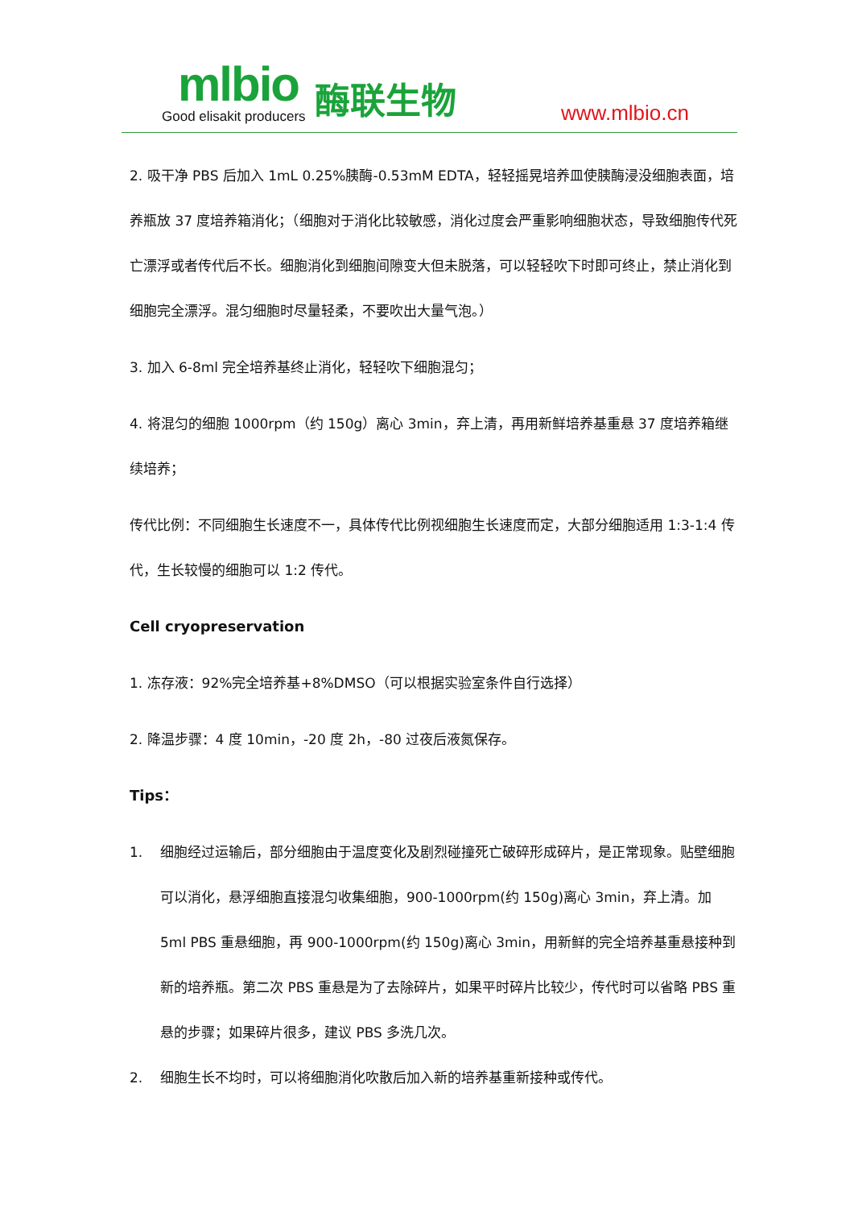mlbio
Good elisakit producers
酶联生物 www.mlbio.cn
2. 吸干净 PBS 后加入 1mL 0.25%胰酶-0.53mM EDTA，轻轻摇晃培养皿使胰酶浸没细胞表面，培养瓶放 37 度培养箱消化；（细胞对于消化比较敏感，消化过度会严重影响细胞状态，导致细胞传代死亡漂浮或者传代后不长。细胞消化到细胞间隙变大但未脱落，可以轻轻吹下时即可终止，禁止消化到细胞完全漂浮。混匀细胞时尽量轻柔，不要吹出大量气泡。）
3. 加入 6-8ml 完全培养基终止消化，轻轻吹下细胞混匀；
4. 将混匀的细胞 1000rpm（约 150g）离心 3min，弃上清，再用新鲜培养基重悬 37 度培养箱继续培养；
传代比例：不同细胞生长速度不一，具体传代比例视细胞生长速度而定，大部分细胞适用 1:3-1:4 传代，生长较慢的细胞可以 1:2 传代。
Cell cryopreservation
1. 冻存液：92%完全培养基+8%DMSO（可以根据实验室条件自行选择）
2. 降温步骤：4 度 10min，-20 度 2h，-80 过夜后液氮保存。
Tips：
1. 细胞经过运输后，部分细胞由于温度变化及剧烈碰撞死亡破碎形成碎片，是正常现象。贴壁细胞可以消化，悬浮细胞直接混匀收集细胞，900-1000rpm(约 150g)离心 3min，弃上清。加 5ml PBS 重悬细胞，再 900-1000rpm(约 150g)离心 3min，用新鲜的完全培养基重悬接种到新的培养瓶。第二次 PBS 重悬是为了去除碎片，如果平时碎片比较少，传代时可以省略 PBS 重悬的步骤；如果碎片很多，建议 PBS 多洗几次。
2. 细胞生长不均时，可以将细胞消化吹散后加入新的培养基重新接种或传代。